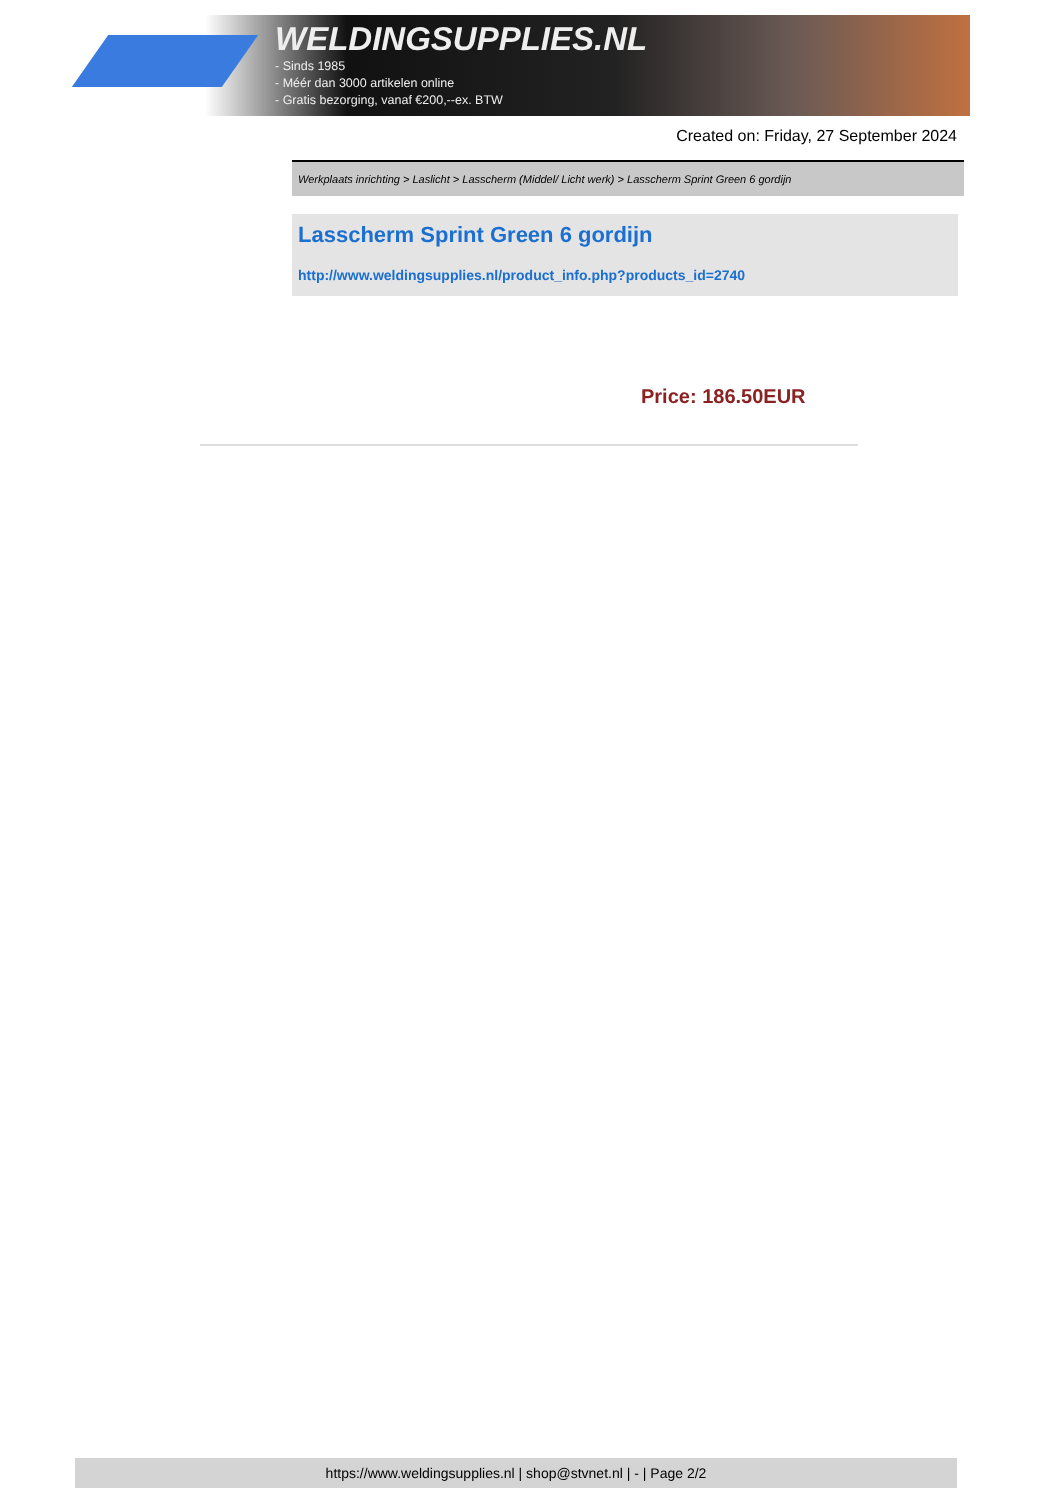WELDINGSUPPLIES.NL
- Sinds 1985
- Méér dan 3000 artikelen online
- Gratis bezorging, vanaf €200,--ex. BTW
Created on: Friday, 27 September 2024
Werkplaats inrichting > Laslicht > Lasscherm (Middel/ Licht werk) > Lasscherm Sprint Green 6 gordijn
Lasscherm Sprint Green 6 gordijn
http://www.weldingsupplies.nl/product_info.php?products_id=2740
Price: 186.50EUR
https://www.weldingsupplies.nl | shop@stvnet.nl | - | Page 2/2